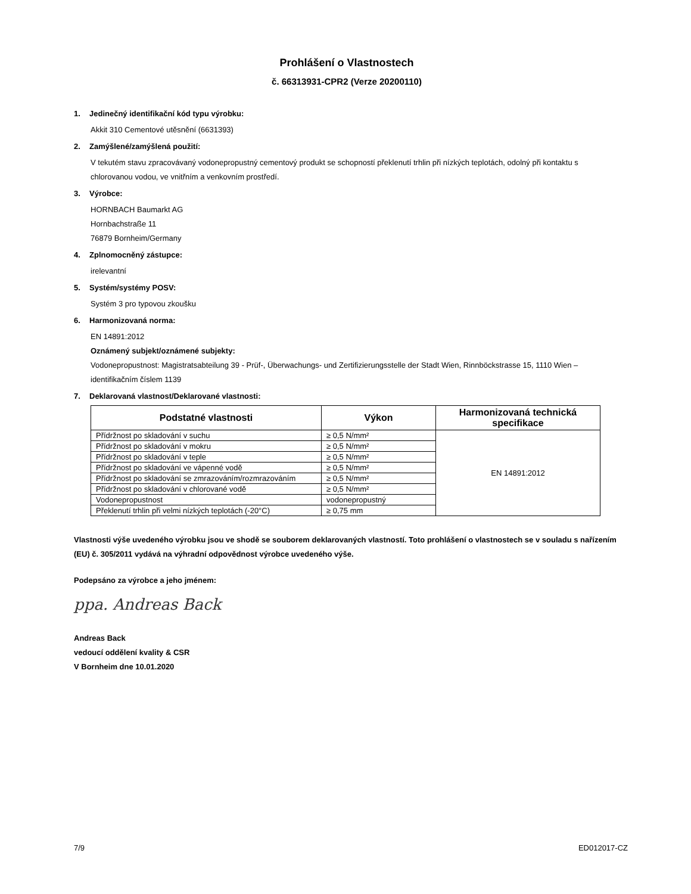Prohlášení o Vlastnostech
č. 66313931-CPR2 (Verze 20200110)
1. Jedinečný identifikační kód typu výrobku:
Akkit 310 Cementové utěsnění (6631393)
2. Zamýšlené/zamýšlená použití:
V tekutém stavu zpracovávaný vodonepropustný cementový produkt se schopností překlenutí trhlin při nízkých teplotách, odolný při kontaktu s chlorovanou vodou, ve vnitřním a venkovním prostředí.
3. Výrobce:
HORNBACH Baumarkt AG
Hornbachstraße 11
76879 Bornheim/Germany
4. Zplnomocněný zástupce:
irelevantní
5. Systém/systémy POSV:
Systém 3 pro typovou zkoušku
6. Harmonizovaná norma:
EN 14891:2012
Oznámený subjekt/oznámené subjekty:
Vodonepropustnost: Magistratsabteilung 39 - Prüf-, Überwachungs- und Zertifizierungsstelle der Stadt Wien, Rinnböckstrasse 15, 1110 Wien – identifikačním číslem 1139
7. Deklarovaná vlastnost/Deklarované vlastnosti:
| Podstatné vlastnosti | Výkon | Harmonizovaná technická specifikace |
| --- | --- | --- |
| Přídržnost po skladování v suchu | ≥ 0,5 N/mm² | EN 14891:2012 |
| Přídržnost po skladování v mokru | ≥ 0,5 N/mm² | |
| Přídržnost po skladování v teple | ≥ 0,5 N/mm² | |
| Přídržnost po skladování ve vápenné vodě | ≥ 0,5 N/mm² | |
| Přídržnost po skladování se zmrazováním/rozmrazováním | ≥ 0,5 N/mm² | |
| Přídržnost po skladování v chlorované vodě | ≥ 0,5 N/mm² | |
| Vodonepropustnost | vodonepropustný | |
| Překlenutí trhlin při velmi nízkých teplotách (-20°C) | ≥ 0,75 mm | |
Vlastnosti výše uvedeného výrobku jsou ve shodě se souborem deklarovaných vlastností. Toto prohlášení o vlastnostech se v souladu s nařízením (EU) č. 305/2011 vydává na výhradní odpovědnost výrobce uvedeného výše.
Podepsáno za výrobce a jeho jménem:
ppa. Andreas Back
Andreas Back
vedoucí oddělení kvality & CSR
V Bornheim dne 10.01.2020
7/9 ED012017-CZ